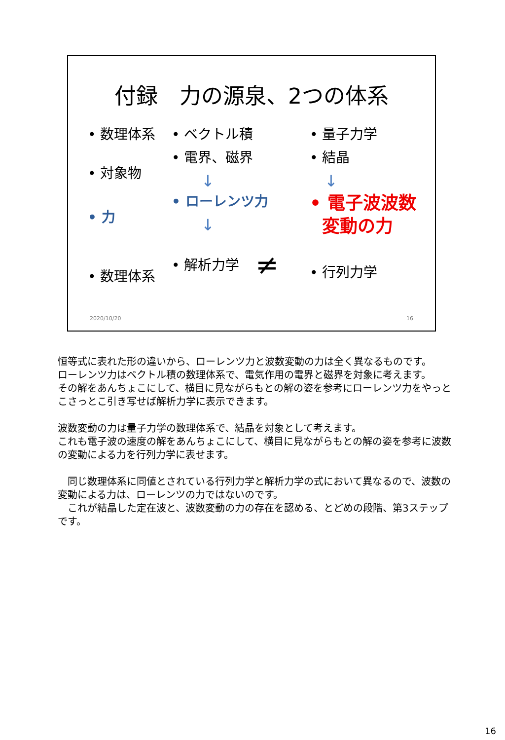付録　力の源泉、2つの体系
• 数理体系
• 対象物
• 力
• 数理体系
• ベクトル積
• 電界、磁界
↓
• ローレンツ力
↓
• 解析力学
• 量子力学
• 結晶
↓
• 電子波波数
変動の力
• 行列力学
≠
2020/10/20 16
恒等式に表れた形の違いから、ローレンツ力と波数変動の力は全く異なるものです。
ローレンツ力はベクトル積の数理体系で、電気作用の電界と磁界を対象に考えます。
その解をあんちょこにして、横目に見ながらもとの解の姿を参考にローレンツ力をやっとこさっとこ引き写せば解析力学に表示できます。
波数変動の力は量子力学の数理体系で、結晶を対象として考えます。
これも電子波の速度の解をあんちょこにして、横目に見ながらもとの解の姿を参考に波数の変動による力を行列力学に表せます。
　同じ数理体系に同値とされている行列力学と解析力学の式において異なるので、波数の変動による力は、ローレンツの力ではないのです。
　これが結晶した定在波と、波数変動の力の存在を認める、とどめの段階、第3ステップです。
16